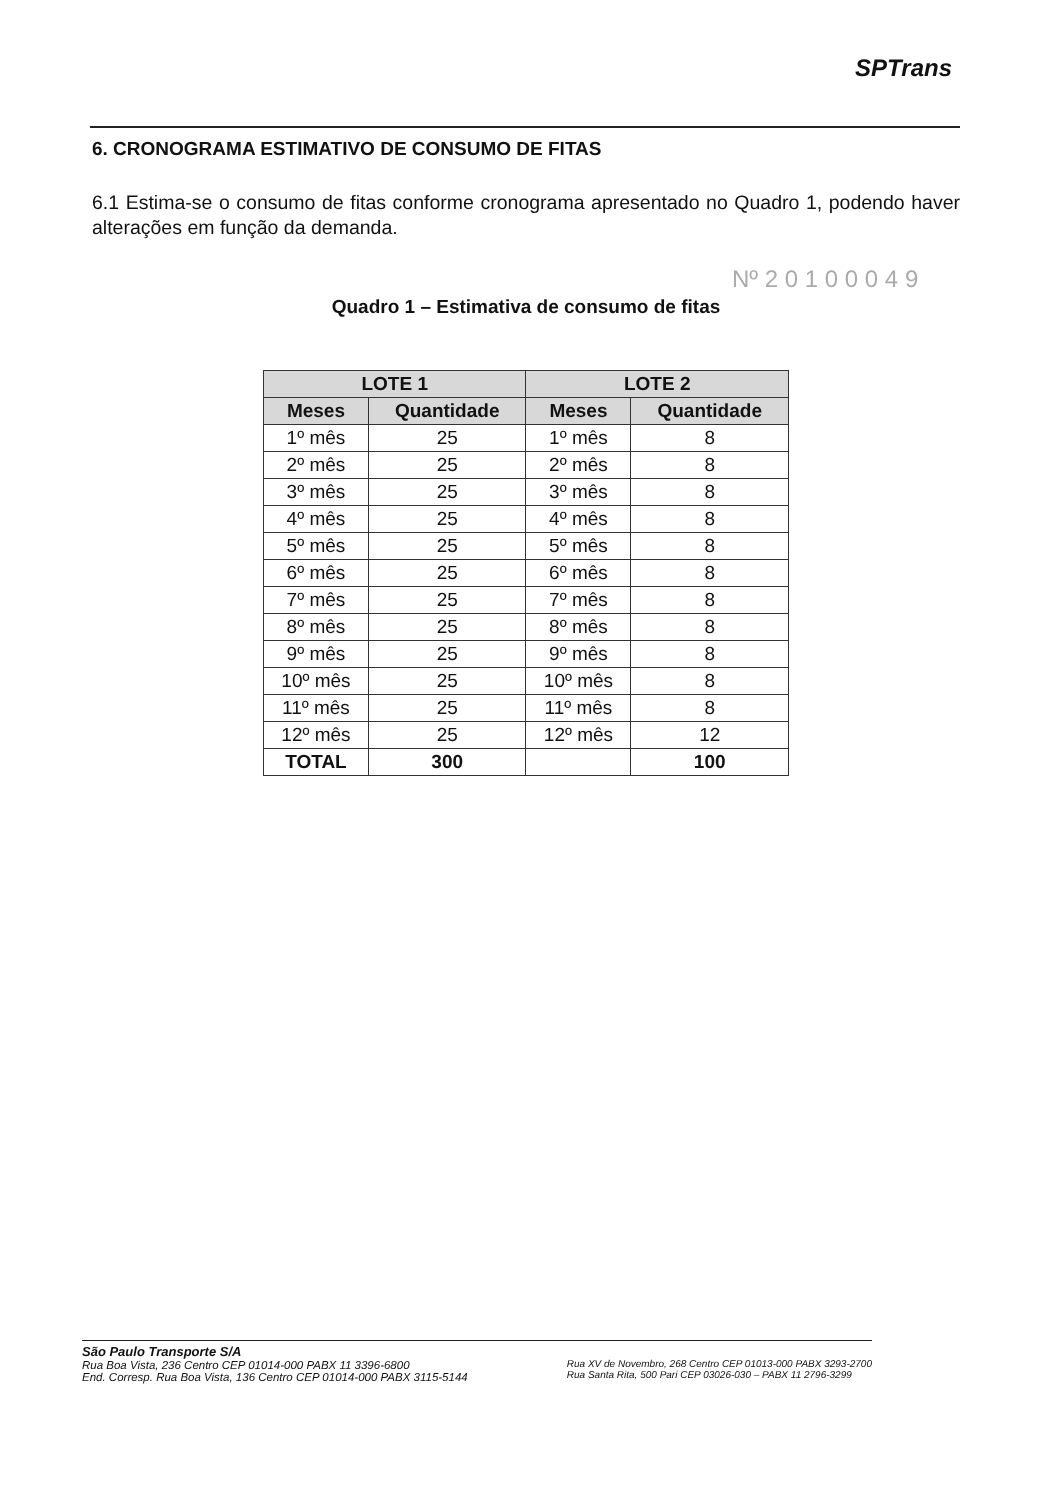SPTrans
Nº 2 0 1 0 0 0 4 9
6. CRONOGRAMA ESTIMATIVO DE CONSUMO DE FITAS
6.1 Estima-se o consumo de fitas conforme cronograma apresentado no Quadro 1, podendo haver alterações em função da demanda.
Quadro 1 – Estimativa de consumo de fitas
| LOTE 1 | | LOTE 2 | |
| --- | --- | --- | --- |
| Meses | Quantidade | Meses | Quantidade |
| 1º mês | 25 | 1º mês | 8 |
| 2º mês | 25 | 2º mês | 8 |
| 3º mês | 25 | 3º mês | 8 |
| 4º mês | 25 | 4º mês | 8 |
| 5º mês | 25 | 5º mês | 8 |
| 6º mês | 25 | 6º mês | 8 |
| 7º mês | 25 | 7º mês | 8 |
| 8º mês | 25 | 8º mês | 8 |
| 9º mês | 25 | 9º mês | 8 |
| 10º mês | 25 | 10º mês | 8 |
| 11º mês | 25 | 11º mês | 8 |
| 12º mês | 25 | 12º mês | 12 |
| TOTAL | 300 | | 100 |
São Paulo Transporte S/A
Rua Boa Vista, 236 Centro CEP 01014-000 PABX 11 3396-6800
End. Corresp. Rua Boa Vista, 136 Centro CEP 01014-000 PABX 3115-5144
Rua XV de Novembro, 268 Centro CEP 01013-000 PABX 3293-2700
Rua Santa Rita, 500 Pari CEP 03026-030 – PABX 11 2796-3299